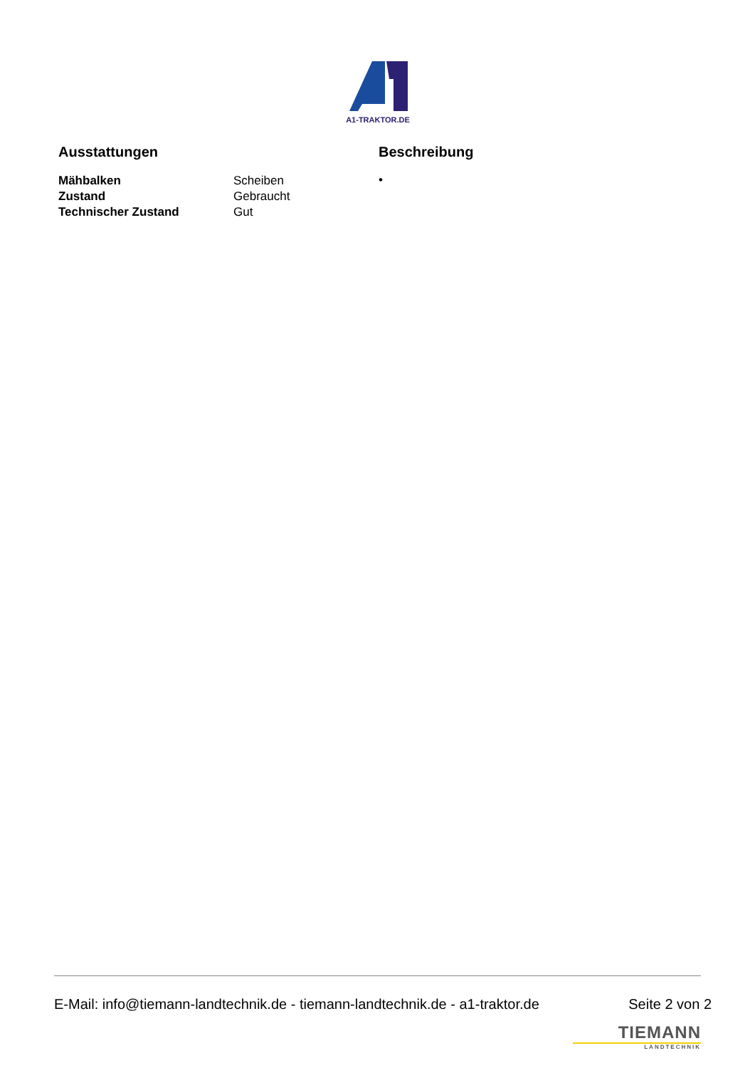A1-TRAKTOR.DE
Ausstattungen
| Mähbalken | Scheiben |
| Zustand | Gebraucht |
| Technischer Zustand | Gut |
Beschreibung
•
E-Mail: info@tiemann-landtechnik.de - tiemann-landtechnik.de - a1-traktor.de Seite 2 von 2
TIEMANN
LANDTECHNIK